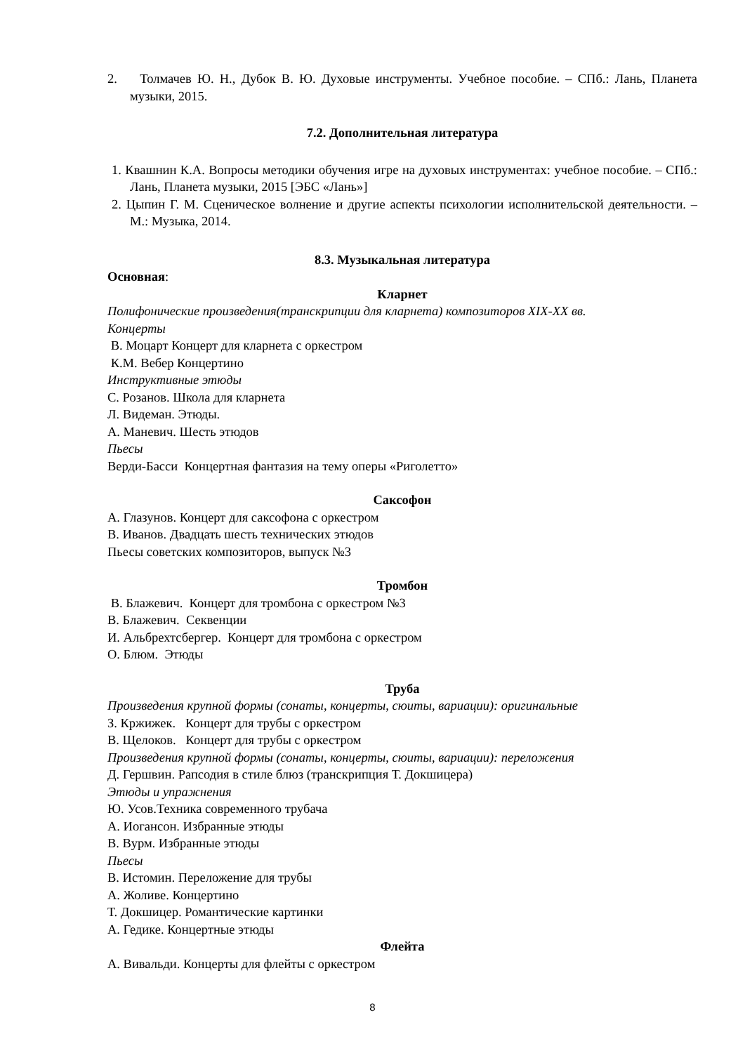2. Толмачев Ю. Н., Дубок В. Ю. Духовые инструменты. Учебное пособие. – СПб.: Лань, Планета музыки, 2015.
7.2. Дополнительная литература
1. Квашнин К.А. Вопросы методики обучения игре на духовых инструментах: учебное пособие. – СПб.: Лань, Планета музыки, 2015 [ЭБС «Лань»]
2. Цыпин Г. М. Сценическое волнение и другие аспекты психологии исполнительской деятельности. – М.: Музыка, 2014.
8.3. Музыкальная литература
Основная:
Кларнет
Полифонические произведения(транскрипции для кларнета) композиторов XIX-XX вв.
Концерты
В. Моцарт Концерт для кларнета с оркестром
К.М. Вебер Концертино
Инструктивные этюды
С. Розанов. Школа для кларнета
Л. Видеман. Этюды.
А. Маневич. Шесть этюдов
Пьесы
Верди-Басси Концертная фантазия на тему оперы «Риголетто»
Саксофон
А. Глазунов. Концерт для саксофона с оркестром
В. Иванов. Двадцать шесть технических этюдов
Пьесы советских композиторов, выпуск №3
Тромбон
В. Блажевич. Концерт для тромбона с оркестром №3
В. Блажевич. Секвенции
И. Альбрехтсбергер. Концерт для тромбона с оркестром
О. Блюм. Этюды
Труба
Произведения крупной формы (сонаты, концерты, сюиты, вариации): оригинальные
З. Кржижек. Концерт для трубы с оркестром
В. Щелоков. Концерт для трубы с оркестром
Произведения крупной формы (сонаты, концерты, сюиты, вариации): переложения
Д. Гершвин. Рапсодия в стиле блюз (транскрипция Т. Докшицера)
Этюды и упражнения
Ю. Усов.Техника современного трубача
А. Иогансон. Избранные этюды
В. Вурм. Избранные этюды
Пьесы
В. Истомин. Переложение для трубы
А. Жоливе. Концертино
Т. Докшицер. Романтические картинки
А. Гедике. Концертные этюды
Флейта
А. Вивальди. Концерты для флейты с оркестром
8